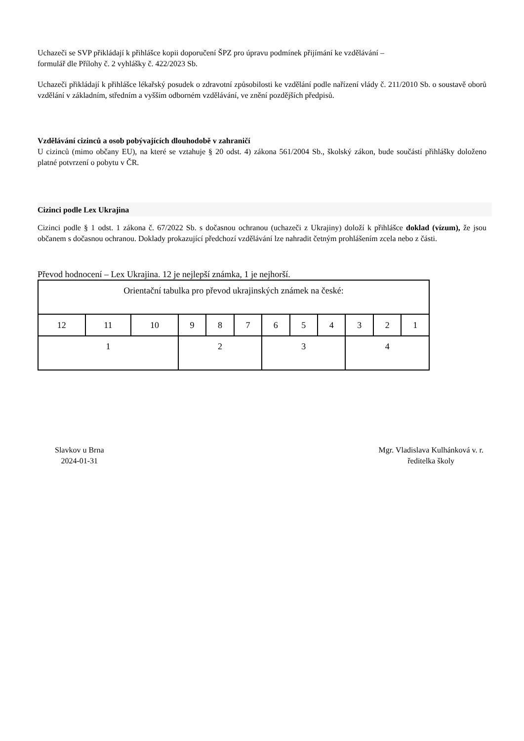Uchazeči se SVP přikládají k přihlášce kopii doporučení ŠPZ pro úpravu podmínek přijímání ke vzdělávání –
formulář dle Přílohy č. 2 vyhlášky č. 422/2023 Sb.
Uchazeči přikládají k přihlášce lékařský posudek o zdravotní způsobilosti ke vzdělání podle nařízení vlády č. 211/2010 Sb. o soustavě oborů vzdělání v základním, středním a vyšším odborném vzdělávání, ve znění pozdějších předpisů.
Vzdělávání cizinců a osob pobývajících dlouhodobě v zahraničí
U cizinců (mimo občany EU), na které se vztahuje § 20 odst. 4) zákona 561/2004 Sb., školský zákon, bude součástí přihlášky doloženo platné potvrzení o pobytu v ČR.
Cizinci podle Lex Ukrajina
Cizinci podle § 1 odst. 1 zákona č. 67/2022 Sb. s dočasnou ochranou (uchazeči z Ukrajiny) doloží k přihlášce doklad (vízum), že jsou občanem s dočasnou ochranou. Doklady prokazující předchozí vzdělávání lze nahradit četným prohlášením zcela nebo z části.
Převod hodnocení – Lex Ukrajina. 12 je nejlepší známka, 1 je nejhorší.
| Orientační tabulka pro převod ukrajinských známek na české: | | | | | | | | | | | |
| 12 | 11 | 10 | 9 | 8 | 7 | 6 | 5 | 4 | 3 | 2 | 1 |
| 1 | | | 2 | | | 3 | | | 4 | | |
Slavkov u Brna
2024-01-31
Mgr. Vladislava Kulhánková v. r.
ředitelka školy